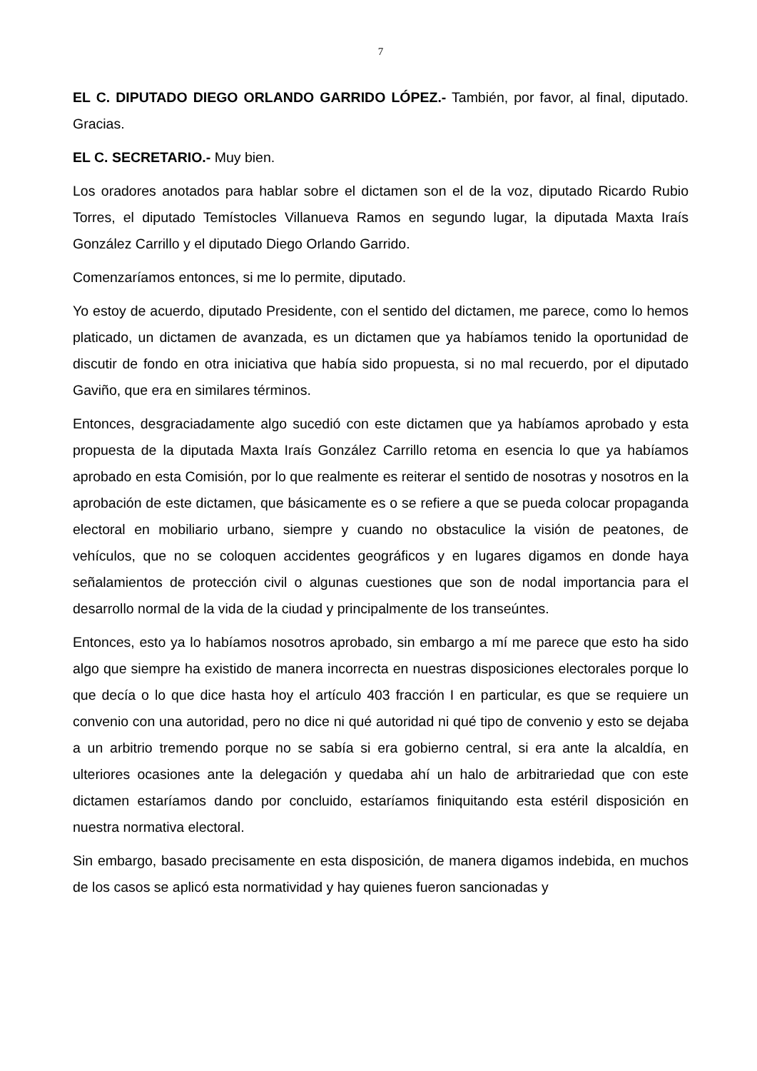7
EL C. DIPUTADO DIEGO ORLANDO GARRIDO LÓPEZ.- También, por favor, al final, diputado. Gracias.
EL C. SECRETARIO.- Muy bien.
Los oradores anotados para hablar sobre el dictamen son el de la voz, diputado Ricardo Rubio Torres, el diputado Temístocles Villanueva Ramos en segundo lugar, la diputada Maxta Iraís González Carrillo y el diputado Diego Orlando Garrido.
Comenzaríamos entonces, si me lo permite, diputado.
Yo estoy de acuerdo, diputado Presidente, con el sentido del dictamen, me parece, como lo hemos platicado, un dictamen de avanzada, es un dictamen que ya habíamos tenido la oportunidad de discutir de fondo en otra iniciativa que había sido propuesta, si no mal recuerdo, por el diputado Gaviño, que era en similares términos.
Entonces, desgraciadamente algo sucedió con este dictamen que ya habíamos aprobado y esta propuesta de la diputada Maxta Iraís González Carrillo retoma en esencia lo que ya habíamos aprobado en esta Comisión, por lo que realmente es reiterar el sentido de nosotras y nosotros en la aprobación de este dictamen, que básicamente es o se refiere a que se pueda colocar propaganda electoral en mobiliario urbano, siempre y cuando no obstaculice la visión de peatones, de vehículos, que no se coloquen accidentes geográficos y en lugares digamos en donde haya señalamientos de protección civil o algunas cuestiones que son de nodal importancia para el desarrollo normal de la vida de la ciudad y principalmente de los transeúntes.
Entonces, esto ya lo habíamos nosotros aprobado, sin embargo a mí me parece que esto ha sido algo que siempre ha existido de manera incorrecta en nuestras disposiciones electorales porque lo que decía o lo que dice hasta hoy el artículo 403 fracción I en particular, es que se requiere un convenio con una autoridad, pero no dice ni qué autoridad ni qué tipo de convenio y esto se dejaba a un arbitrio tremendo porque no se sabía si era gobierno central, si era ante la alcaldía, en ulteriores ocasiones ante la delegación y quedaba ahí un halo de arbitrariedad que con este dictamen estaríamos dando por concluido, estaríamos finiquitando esta estéril disposición en nuestra normativa electoral.
Sin embargo, basado precisamente en esta disposición, de manera digamos indebida, en muchos de los casos se aplicó esta normatividad y hay quienes fueron sancionadas y